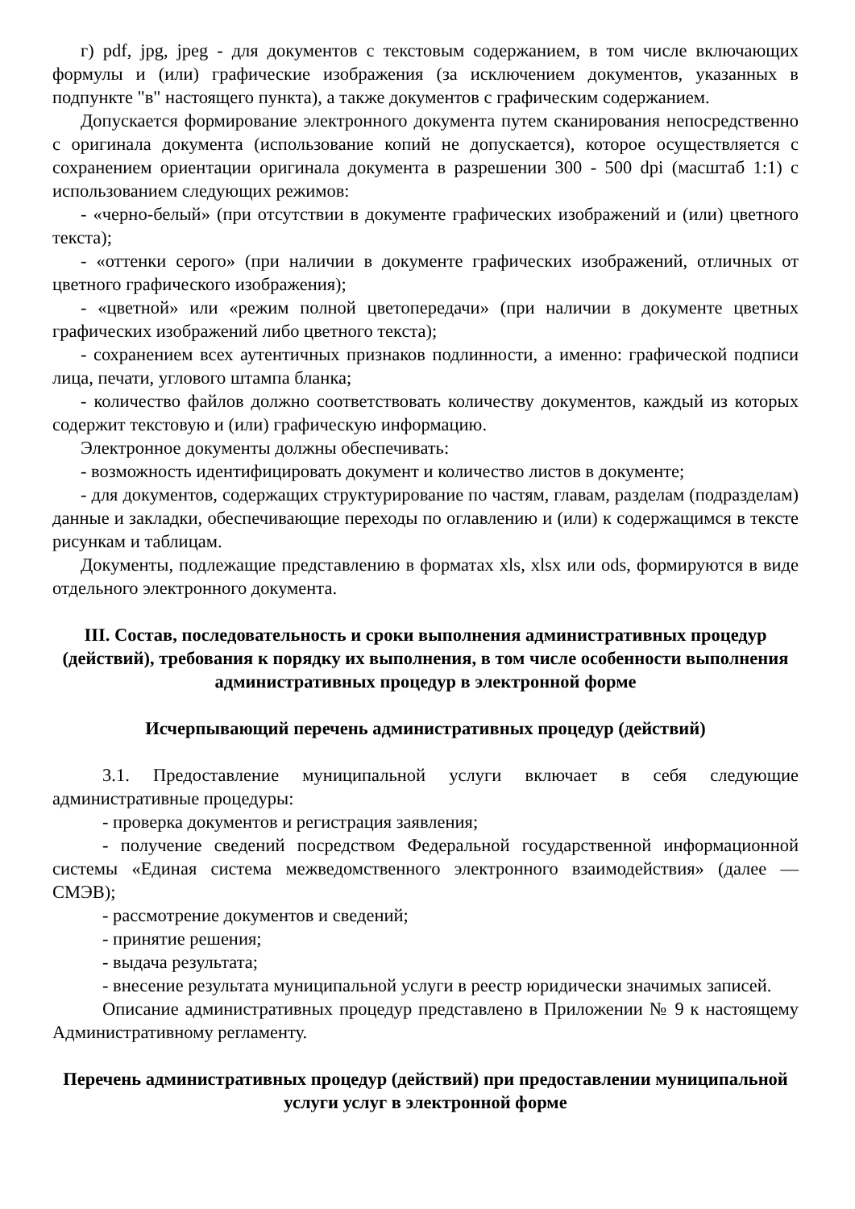г) pdf, jpg, jpeg - для документов с текстовым содержанием, в том числе включающих формулы и (или) графические изображения (за исключением документов, указанных в подпункте "в" настоящего пункта), а также документов с графическим содержанием.
Допускается формирование электронного документа путем сканирования непосредственно с оригинала документа (использование копий не допускается), которое осуществляется с сохранением ориентации оригинала документа в разрешении 300 - 500 dpi (масштаб 1:1) с использованием следующих режимов:
- «черно-белый» (при отсутствии в документе графических изображений и (или) цветного текста);
- «оттенки серого» (при наличии в документе графических изображений, отличных от цветного графического изображения);
- «цветной» или «режим полной цветопередачи» (при наличии в документе цветных графических изображений либо цветного текста);
- сохранением всех аутентичных признаков подлинности, а именно: графической подписи лица, печати, углового штампа бланка;
- количество файлов должно соответствовать количеству документов, каждый из которых содержит текстовую и (или) графическую информацию.
Электронное документы должны обеспечивать:
- возможность идентифицировать документ и количество листов в документе;
- для документов, содержащих структурирование по частям, главам, разделам (подразделам) данные и закладки, обеспечивающие переходы по оглавлению и (или) к содержащимся в тексте рисункам и таблицам.
Документы, подлежащие представлению в форматах xls, xlsx или ods, формируются в виде отдельного электронного документа.
III. Состав, последовательность и сроки выполнения административных процедур (действий), требования к порядку их выполнения, в том числе особенности выполнения административных процедур в электронной форме
Исчерпывающий перечень административных процедур (действий)
3.1. Предоставление муниципальной услуги включает в себя следующие административные процедуры:
- проверка документов и регистрация заявления;
- получение сведений посредством Федеральной государственной информационной системы «Единая система межведомственного электронного взаимодействия» (далее — СМЭВ);
- рассмотрение документов и сведений;
- принятие решения;
- выдача результата;
- внесение результата муниципальной услуги в реестр юридически значимых записей.
Описание административных процедур представлено в Приложении № 9 к настоящему Административному регламенту.
Перечень административных процедур (действий) при предоставлении муниципальной услуги услуг в электронной форме